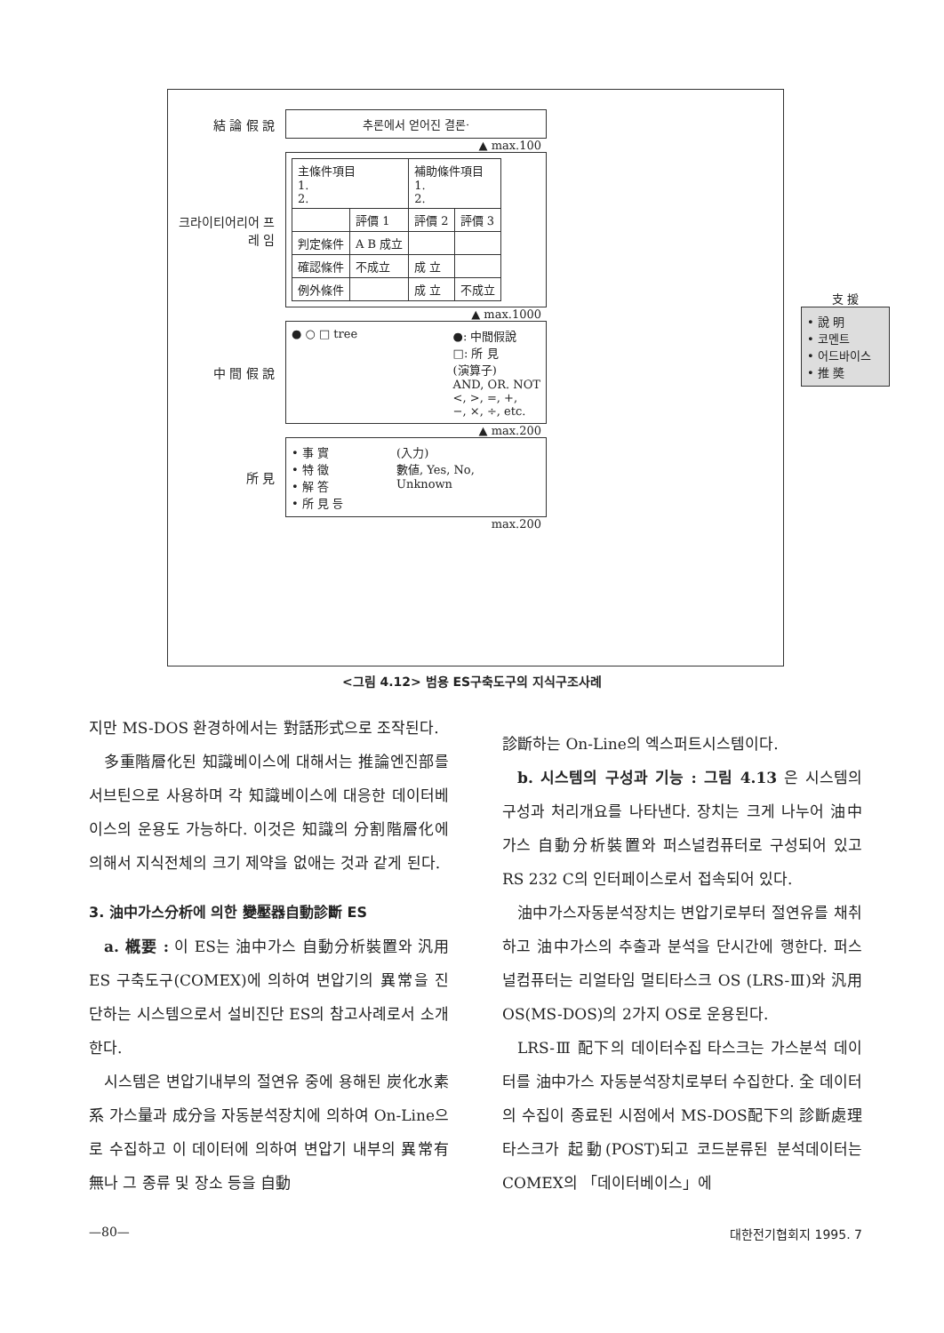結 論 假 說
추론에서 얻어진 결론·
▲ max.100
크라이티어리어 프 레 임
| 主條件項目 1. 2. | | 補助條件項目 1. 2. | |
| | 評價 1 | 評價 2 | 評價 3 |
| 判定條件 | A B 成立 | | |
| 確認條件 | 不成立 | 成 立 | |
| 例外條件 | | 成 立 | 不成立 |
▲ max.1000
中 間 假 說
● ○ □ tree ●: 中間假說
□: 所 見
(演算子)
AND, OR. NOT
<, >, =, +,
−, ×, ÷, etc.
▲ max.200
所 見
• 事 實
• 特 徵
• 解 答
• 所 見 등 (入力)
數値, Yes, No,
Unknown
max.200
支 援
• 說 明
• 코멘트
• 어드바이스
• 推 奬
<그림 4.12> 범용 ES구축도구의 지식구조사례
지만 MS-DOS 환경하에서는 對話形式으로 조작된다.
多重階層化된 知識베이스에 대해서는 推論엔진部를 서브틴으로 사용하며 각 知識베이스에 대응한 데이터베이스의 운용도 가능하다. 이것은 知識의 分割階層化에 의해서 지식전체의 크기 제약을 없애는 것과 같게 된다.
3. 油中가스分析에 의한 變壓器自動診斷 ES
a. 槪要 : 이 ES는 油中가스 自動分析裝置와 汎用 ES 구축도구(COMEX)에 의하여 변압기의 異常을 진단하는 시스템으로서 설비진단 ES의 참고사례로서 소개한다.
시스템은 변압기내부의 절연유 중에 용해된 炭化水素系 가스量과 成分을 자동분석장치에 의하여 On-Line으로 수집하고 이 데이터에 의하여 변압기 내부의 異常有無나 그 종류 및 장소 등을 自動
診斷하는 On-Line의 엑스퍼트시스템이다.
b. 시스템의 구성과 기능 : 그림 4.13 은 시스템의 구성과 처리개요를 나타낸다. 장치는 크게 나누어 油中가스 自動分析裝置와 퍼스널컴퓨터로 구성되어 있고 RS 232 C의 인터페이스로서 접속되어 있다.
油中가스자동분석장치는 변압기로부터 절연유를 채취하고 油中가스의 추출과 분석을 단시간에 행한다. 퍼스널컴퓨터는 리얼타임 멀티타스크 OS (LRS-Ⅲ)와 汎用 OS(MS-DOS)의 2가지 OS로 운용된다.
LRS-Ⅲ 配下의 데이터수집 타스크는 가스분석 데이터를 油中가스 자동분석장치로부터 수집한다. 全 데이터의 수집이 종료된 시점에서 MS-DOS配下의 診斷處理타스크가 起動(POST)되고 코드분류된 분석데이터는 COMEX의 「데이터베이스」에
—80— 대한전기협회지 1995. 7